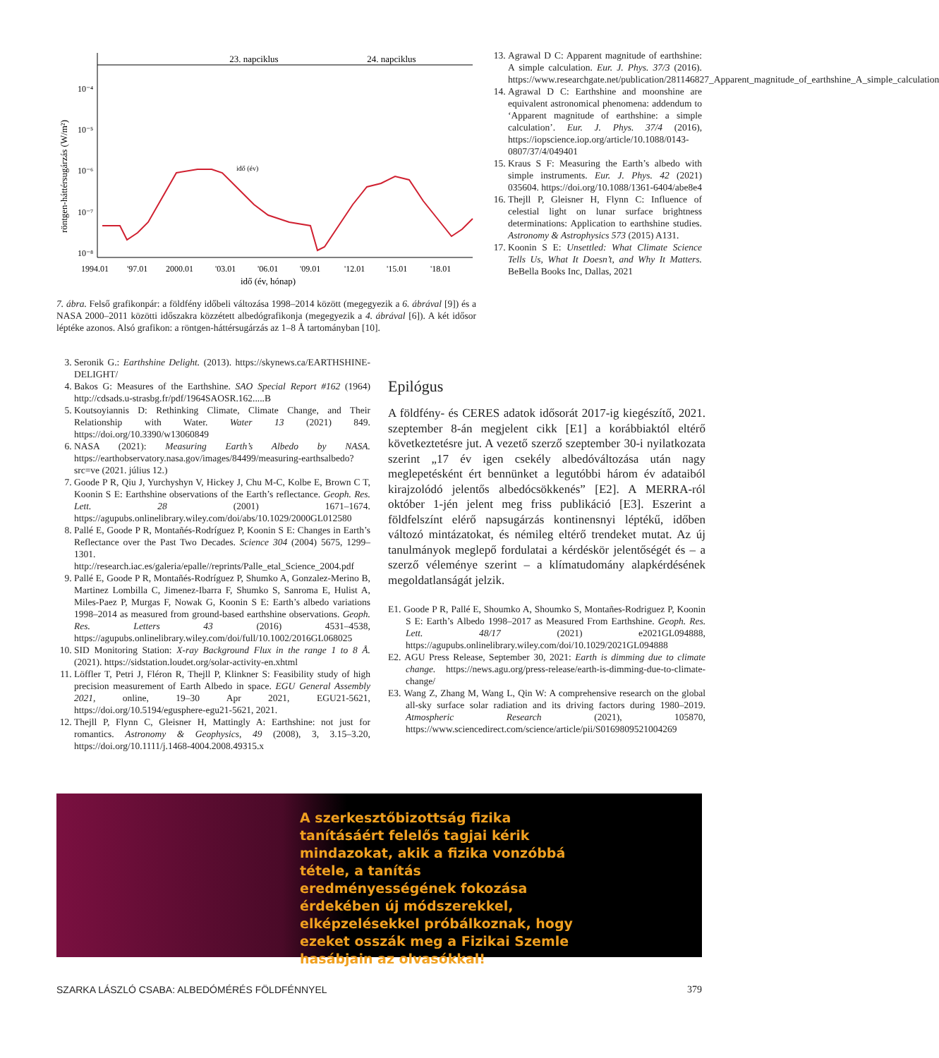23. napciklus
24. napciklus
röntgen-háttérsugárzás (W/m²)
10⁻⁴
10⁻⁵
10⁻⁶
10⁻⁷
10⁻⁸
idő (év)
1994.01
'97.01
2000.01
'03.01
'06.01
'09.01
'12.01
'15.01
'18.01
idő (év, hónap)
7. ábra. Felső grafikonpár: a földfény időbeli változása 1998–2014 között (megegyezik a 6. ábrával [9]) és a NASA 2000–2011 közötti időszakra közzétett albedógrafikonja (megegyezik a 4. ábrával [6]). A két idősor léptéke azonos. Alsó grafikon: a röntgen-háttérsugárzás az 1–8 Å tartományban [10].
13. Agrawal D C: Apparent magnitude of earthshine: A simple calculation. Eur. J. Phys. 37/3 (2016). https://www.researchgate.net/publication/281146827_Apparent_magnitude_of_earthshine_A_simple_calculation
14. Agrawal D C: Earthshine and moonshine are equivalent astronomical phenomena: addendum to ‘Apparent magnitude of earthshine: a simple calculation’. Eur. J. Phys. 37/4 (2016), https://iopscience.iop.org/article/10.1088/0143-0807/37/4/049401
15. Kraus S F: Measuring the Earth’s albedo with simple instruments. Eur. J. Phys. 42 (2021) 035604. https://doi.org/10.1088/1361-6404/abe8e4
16. Thejll P, Gleisner H, Flynn C: Influence of celestial light on lunar surface brightness determinations: Application to earthshine studies. Astronomy & Astrophysics 573 (2015) A131.
17. Koonin S E: Unsettled: What Climate Science Tells Us, What It Doesn’t, and Why It Matters. BeBella Books Inc, Dallas, 2021
3. Seronik G.: Earthshine Delight. (2013). https://skynews.ca/EARTHSHINE-DELIGHT/
4. Bakos G: Measures of the Earthshine. SAO Special Report #162 (1964) http://cdsads.u-strasbg.fr/pdf/1964SAOSR.162.....B
5. Koutsoyiannis D: Rethinking Climate, Climate Change, and Their Relationship with Water. Water 13 (2021) 849. https://doi.org/10.3390/w13060849
6. NASA (2021): Measuring Earth’s Albedo by NASA. https://earthobservatory.nasa.gov/images/84499/measuring-earthsalbedo?src=ve (2021. július 12.)
7. Goode P R, Qiu J, Yurchyshyn V, Hickey J, Chu M-C, Kolbe E, Brown C T, Koonin S E: Earthshine observations of the Earth’s reflectance. Geoph. Res. Lett. 28 (2001) 1671–1674. https://agupubs.onlinelibrary.wiley.com/doi/abs/10.1029/2000GL012580
8. Pallé E, Goode P R, Montañés-Rodríguez P, Koonin S E: Changes in Earth’s Reflectance over the Past Two Decades. Science 304 (2004) 5675, 1299–1301. http://research.iac.es/galeria/epalle//reprints/Palle_etal_Science_2004.pdf
9. Pallé E, Goode P R, Montañés-Rodríguez P, Shumko A, Gonzalez-Merino B, Martinez Lombilla C, Jimenez-Ibarra F, Shumko S, Sanroma E, Hulist A, Miles-Paez P, Murgas F, Nowak G, Koonin S E: Earth’s albedo variations 1998–2014 as measured from ground-based earthshine observations. Geoph. Res. Letters 43 (2016) 4531–4538, https://agupubs.onlinelibrary.wiley.com/doi/full/10.1002/2016GL068025
10. SID Monitoring Station: X-ray Background Flux in the range 1 to 8 Å. (2021). https://sidstation.loudet.org/solar-activity-en.xhtml
11. Löffler T, Petri J, Fléron R, Thejll P, Klinkner S: Feasibility study of high precision measurement of Earth Albedo in space. EGU General Assembly 2021, online, 19–30 Apr 2021, EGU21-5621, https://doi.org/10.5194/egusphere-egu21-5621, 2021.
12. Thejll P, Flynn C, Gleisner H, Mattingly A: Earthshine: not just for romantics. Astronomy & Geophysics, 49 (2008), 3, 3.15–3.20, https://doi.org/10.1111/j.1468-4004.2008.49315.x
Epilógus
A földfény- és CERES adatok idősorát 2017-ig kiegészítő, 2021. szeptember 8-án megjelent cikk [E1] a korábbiaktól eltérő következtetésre jut. A vezető szerző szeptember 30-i nyilatkozata szerint „17 év igen csekély albedóváltozása után nagy meglepetésként ért bennünket a legutóbbi három év adataiból kirajzolódó jelentős albedócsökkenés” [E2]. A MERRA-ról október 1-jén jelent meg friss publikáció [E3]. Eszerint a földfelszínt elérő napsugárzás kontinensnyi léptékű, időben változó mintázatokat, és némileg eltérő trendeket mutat. Az új tanulmányok meglepő fordulatai a kérdéskör jelentőségét és – a szerző véleménye szerint – a klímatudomány alapkérdésének megoldatlanságát jelzik.
E1. Goode P R, Pallé E, Shoumko A, Shoumko S, Montañes-Rodriguez P, Koonin S E: Earth’s Albedo 1998–2017 as Measured From Earthshine. Geoph. Res. Lett. 48/17 (2021) e2021GL094888, https://agupubs.onlinelibrary.wiley.com/doi/10.1029/2021GL094888
E2. AGU Press Release, September 30, 2021: Earth is dimming due to climate change. https://news.agu.org/press-release/earth-is-dimming-due-to-climate-change/
E3. Wang Z, Zhang M, Wang L, Qin W: A comprehensive research on the global all-sky surface solar radiation and its driving factors during 1980–2019. Atmospheric Research (2021), 105870, https://www.sciencedirect.com/science/article/pii/S0169809521004269
A szerkesztőbizottság fizika tanításáért felelős tagjai kérik mindazokat, akik a fizika vonzóbbá tétele, a tanítás eredményességének fokozása érdekében új módszerekkel, elképzelésekkel próbálkoznak, hogy ezeket osszák meg a Fizikai Szemle hasábjain az olvasókkal!
SZARKA LÁSZLÓ CSABA: ALBEDÓMÉRÉS FÖLDFÉNNYEL 379